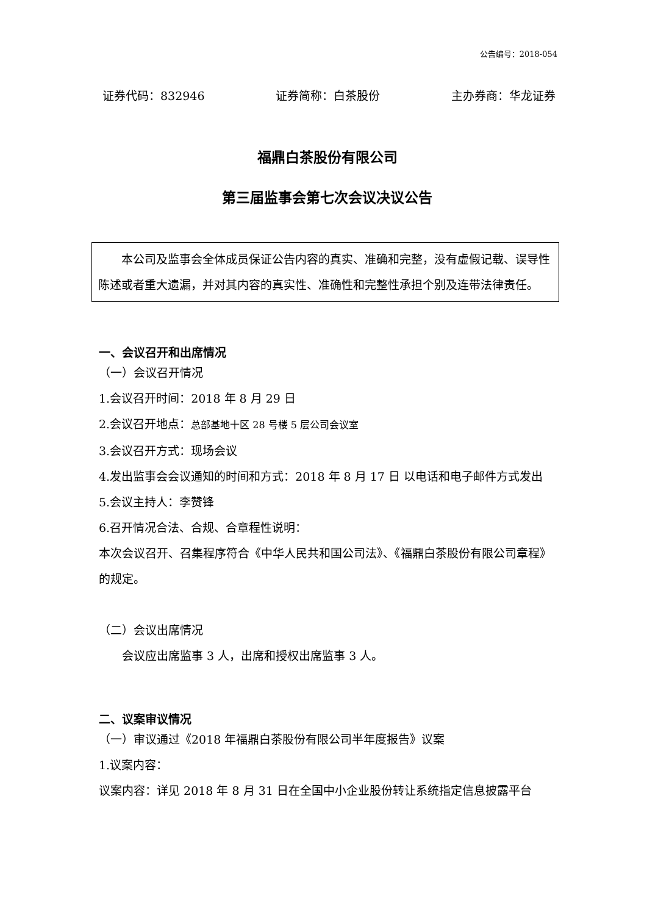公告编号：2018-054
证券代码：832946 证券简称：白茶股份 主办券商：华龙证券
福鼎白茶股份有限公司
第三届监事会第七次会议决议公告
　　本公司及监事会全体成员保证公告内容的真实、准确和完整，没有虚假记载、误导性陈述或者重大遗漏，并对其内容的真实性、准确性和完整性承担个别及连带法律责任。
一、会议召开和出席情况
（一）会议召开情况
1.会议召开时间：2018 年 8 月 29 日
2.会议召开地点：总部基地十区 28 号楼 5 层公司会议室
3.会议召开方式：现场会议
4.发出监事会会议通知的时间和方式：2018 年 8 月 17 日 以电话和电子邮件方式发出
5.会议主持人：李赞锋
6.召开情况合法、合规、合章程性说明：
本次会议召开、召集程序符合《中华人民共和国公司法》、《福鼎白茶股份有限公司章程》的规定。
（二）会议出席情况
　　会议应出席监事 3 人，出席和授权出席监事 3 人。
二、议案审议情况
（一）审议通过《2018 年福鼎白茶股份有限公司半年度报告》议案
1.议案内容：
议案内容：详见 2018 年 8 月 31 日在全国中小企业股份转让系统指定信息披露平台